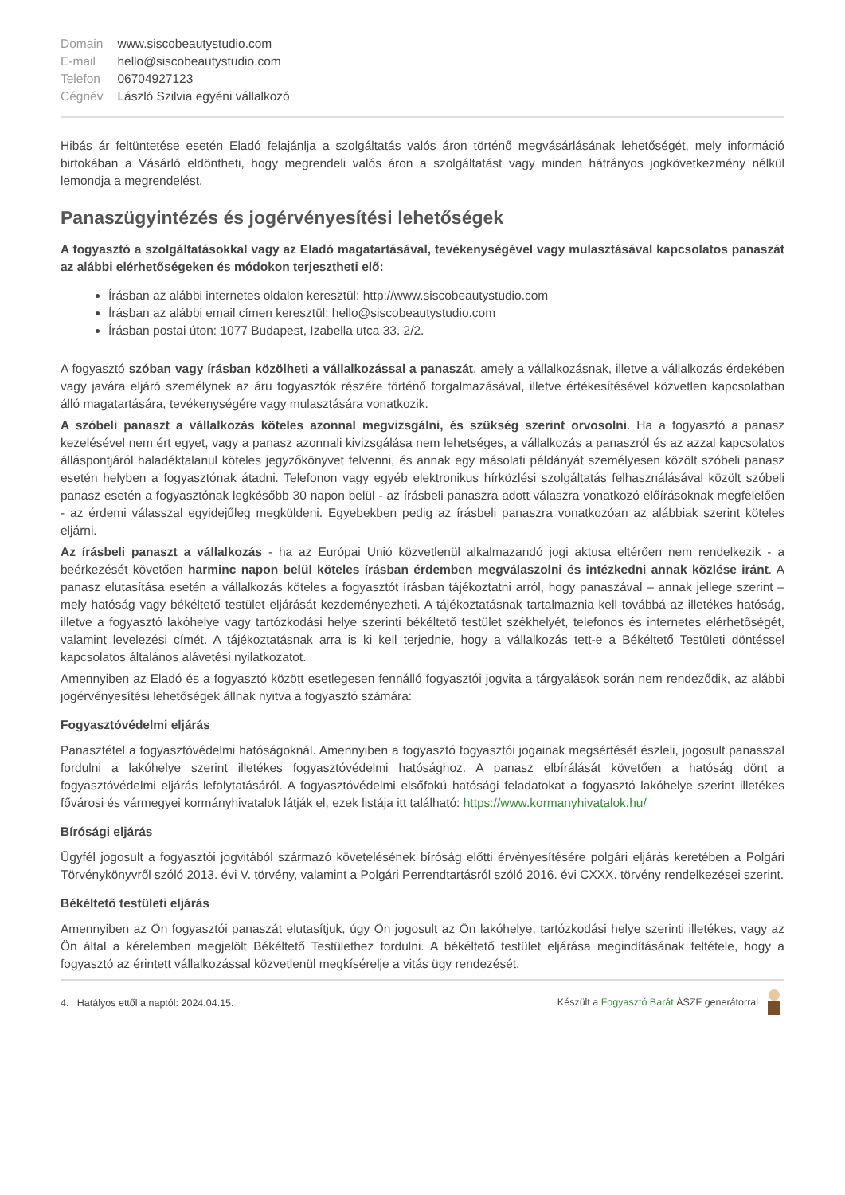| Domain | www.siscobeautystudio.com |
| E-mail | hello@siscobeautystudio.com |
| Telefon | 06704927123 |
| Cégnév | László Szilvia egyéni vállalkozó |
Hibás ár feltüntetése esetén Eladó felajánlja a szolgáltatás valós áron történő megvásárlásának lehetőségét, mely információ birtokában a Vásárló eldöntheti, hogy megrendeli valós áron a szolgáltatást vagy minden hátrányos jogkövetkezmény nélkül lemondja a megrendelést.
Panaszügyintézés és jogérvényesítési lehetőségek
A fogyasztó a szolgáltatásokkal vagy az Eladó magatartásával, tevékenységével vagy mulasztásával kapcsolatos panaszát az alábbi elérhetőségeken és módokon terjesztheti elő:
Írásban az alábbi internetes oldalon keresztül: http://www.siscobeautystudio.com
Írásban az alábbi email címen keresztül: hello@siscobeautystudio.com
Írásban postai úton: 1077 Budapest, Izabella utca 33. 2/2.
A fogyasztó szóban vagy írásban közölheti a vállalkozással a panaszát, amely a vállalkozásnak, illetve a vállalkozás érdekében vagy javára eljáró személynek az áru fogyasztók részére történő forgalmazásával, illetve értékesítésével közvetlen kapcsolatban álló magatartására, tevékenységére vagy mulasztására vonatkozik.
A szóbeli panaszt a vállalkozás köteles azonnal megvizsgálni, és szükség szerint orvosolni. Ha a fogyasztó a panasz kezelésével nem ért egyet, vagy a panasz azonnali kivizsgálása nem lehetséges, a vállalkozás a panaszról és az azzal kapcsolatos álláspontjáról haladéktalanul köteles jegyzőkönyvet felvenni, és annak egy másolati példányát személyesen közölt szóbeli panasz esetén helyben a fogyasztónak átadni. Telefonon vagy egyéb elektronikus hírközlési szolgáltatás felhasználásával közölt szóbeli panasz esetén a fogyasztónak legkésőbb 30 napon belül - az írásbeli panaszra adott válaszra vonatkozó előírásoknak megfelelően - az érdemi válasszal egyidejűleg megküldeni. Egyebekben pedig az írásbeli panaszra vonatkozóan az alábbiak szerint köteles eljárni.
Az írásbeli panaszt a vállalkozás - ha az Európai Unió közvetlenül alkalmazandó jogi aktusa eltérően nem rendelkezik - a beérkezését követően harminc napon belül köteles írásban érdemben megválaszolni és intézkedni annak közlése iránt. A panasz elutasítása esetén a vállalkozás köteles a fogyasztót írásban tájékoztatni arról, hogy panaszával – annak jellege szerint – mely hatóság vagy békéltető testület eljárását kezdeményezheti. A tájékoztatásnak tartalmaznia kell továbbá az illetékes hatóság, illetve a fogyasztó lakóhelye vagy tartózkodási helye szerinti békéltető testület székhelyét, telefonos és internetes elérhetőségét, valamint levelezési címét. A tájékoztatásnak arra is ki kell terjednie, hogy a vállalkozás tett-e a Békéltető Testületi döntéssel kapcsolatos általános alávetési nyilatkozatot.
Amennyiben az Eladó és a fogyasztó között esetlegesen fennálló fogyasztói jogvita a tárgyalások során nem rendeződik, az alábbi jogérvényesítési lehetőségek állnak nyitva a fogyasztó számára:
Fogyasztóvédelmi eljárás
Panasztétel a fogyasztóvédelmi hatóságoknál. Amennyiben a fogyasztó fogyasztói jogainak megsértését észleli, jogosult panasszal fordulni a lakóhelye szerint illetékes fogyasztóvédelmi hatósághoz. A panasz elbírálását követően a hatóság dönt a fogyasztóvédelmi eljárás lefolytatásáról. A fogyasztóvédelmi elsőfokú hatósági feladatokat a fogyasztó lakóhelye szerint illetékes fővárosi és vármegyei kormányhivatalok látják el, ezek listája itt található: https://www.kormanyhivatalok.hu/
Bírósági eljárás
Ügyfél jogosult a fogyasztói jogvitából származó követelésének bíróság előtti érvényesítésére polgári eljárás keretében a Polgári Törvénykönyvről szóló 2013. évi V. törvény, valamint a Polgári Perrendtartásról szóló 2016. évi CXXX. törvény rendelkezései szerint.
Békéltető testületi eljárás
Amennyiben az Ön fogyasztói panaszát elutasítjuk, úgy Ön jogosult az Ön lakóhelye, tartózkodási helye szerinti illetékes, vagy az Ön által a kérelemben megjelölt Békéltető Testülethez fordulni. A békéltető testület eljárása megindításának feltétele, hogy a fogyasztó az érintett vállalkozással közvetlenül megkísérelje a vitás ügy rendezését.
4. Hatályos ettől a naptól: 2024.04.15. Készült a Fogyasztó Barát ÁSZF generátorral